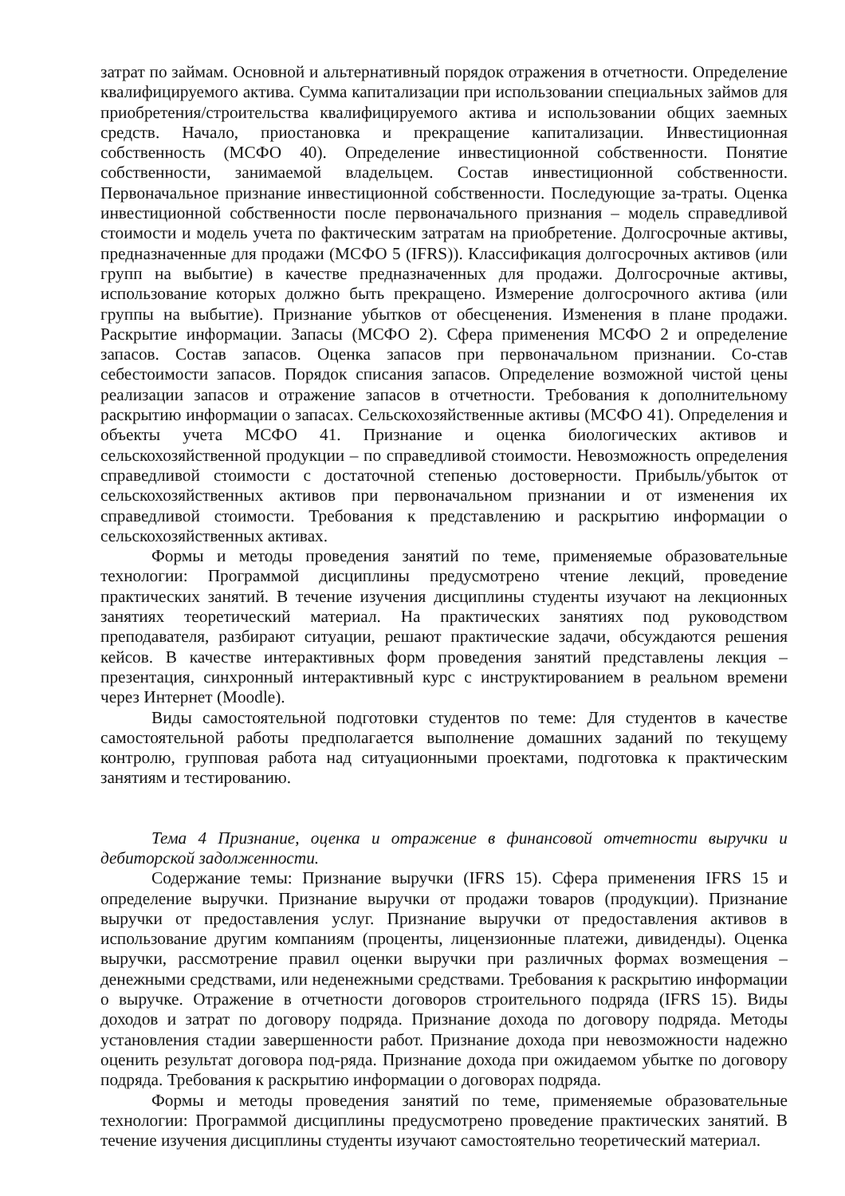затрат по займам. Основной и альтернативный порядок отражения в отчетности. Определение квалифицируемого актива. Сумма капитализации при использовании специальных займов для приобретения/строительства квалифицируемого актива и использовании общих заемных средств. Начало, приостановка и прекращение капитализации. Инвестиционная собственность (МСФО 40). Определение инвестиционной собственности. Понятие собственности, занимаемой владельцем. Состав инвестиционной собственности. Первоначальное признание инвестиционной собственности. Последующие за-траты. Оценка инвестиционной собственности после первоначального признания – модель справедливой стоимости и модель учета по фактическим затратам на приобретение. Долгосрочные активы, предназначенные для продажи (МСФО 5 (IFRS)). Классификация долгосрочных активов (или групп на выбытие) в качестве предназначенных для продажи. Долгосрочные активы, использование которых должно быть прекращено. Измерение долгосрочного актива (или группы на выбытие). Признание убытков от обесценения. Изменения в плане продажи. Раскрытие информации. Запасы (МСФО 2). Сфера применения МСФО 2 и определение запасов. Состав запасов. Оценка запасов при первоначальном признании. Со-став себестоимости запасов. Порядок списания запасов. Определение возможной чистой цены реализации запасов и отражение запасов в отчетности. Требования к дополнительному раскрытию информации о запасах. Сельскохозяйственные активы (МСФО 41). Определения и объекты учета МСФО 41. Признание и оценка биологических активов и сельскохозяйственной продукции – по справедливой стоимости. Невозможность определения справедливой стоимости с достаточной степенью достоверности. Прибыль/убыток от сельскохозяйственных активов при первоначальном признании и от изменения их справедливой стоимости. Требования к представлению и раскрытию информации о сельскохозяйственных активах.
Формы и методы проведения занятий по теме, применяемые образовательные технологии: Программой дисциплины предусмотрено чтение лекций, проведение практических занятий. В течение изучения дисциплины студенты изучают на лекционных занятиях теоретический материал. На практических занятиях под руководством преподавателя, разбирают ситуации, решают практические задачи, обсуждаются решения кейсов. В качестве интерактивных форм проведения занятий представлены лекция – презентация, синхронный интерактивный курс с инструктированием в реальном времени через Интернет (Moodle).
Виды самостоятельной подготовки студентов по теме: Для студентов в качестве самостоятельной работы предполагается выполнение домашних заданий по текущему контролю, групповая работа над ситуационными проектами, подготовка к практическим занятиям и тестированию.
Тема 4 Признание, оценка и отражение в финансовой отчетности выручки и дебиторской задолженности.
Содержание темы: Признание выручки (IFRS 15). Сфера применения IFRS 15 и определение выручки. Признание выручки от продажи товаров (продукции). Признание выручки от предоставления услуг. Признание выручки от предоставления активов в использование другим компаниям (проценты, лицензионные платежи, дивиденды). Оценка выручки, рассмотрение правил оценки выручки при различных формах возмещения – денежными средствами, или неденежными средствами. Требования к раскрытию информации о выручке. Отражение в отчетности договоров строительного подряда (IFRS 15). Виды доходов и затрат по договору подряда. Признание дохода по договору подряда. Методы установления стадии завершенности работ. Признание дохода при невозможности надежно оценить результат договора под-ряда. Признание дохода при ожидаемом убытке по договору подряда. Требования к раскрытию информации о договорах подряда.
Формы и методы проведения занятий по теме, применяемые образовательные технологии: Программой дисциплины предусмотрено проведение практических занятий. В течение изучения дисциплины студенты изучают самостоятельно теоретический материал.